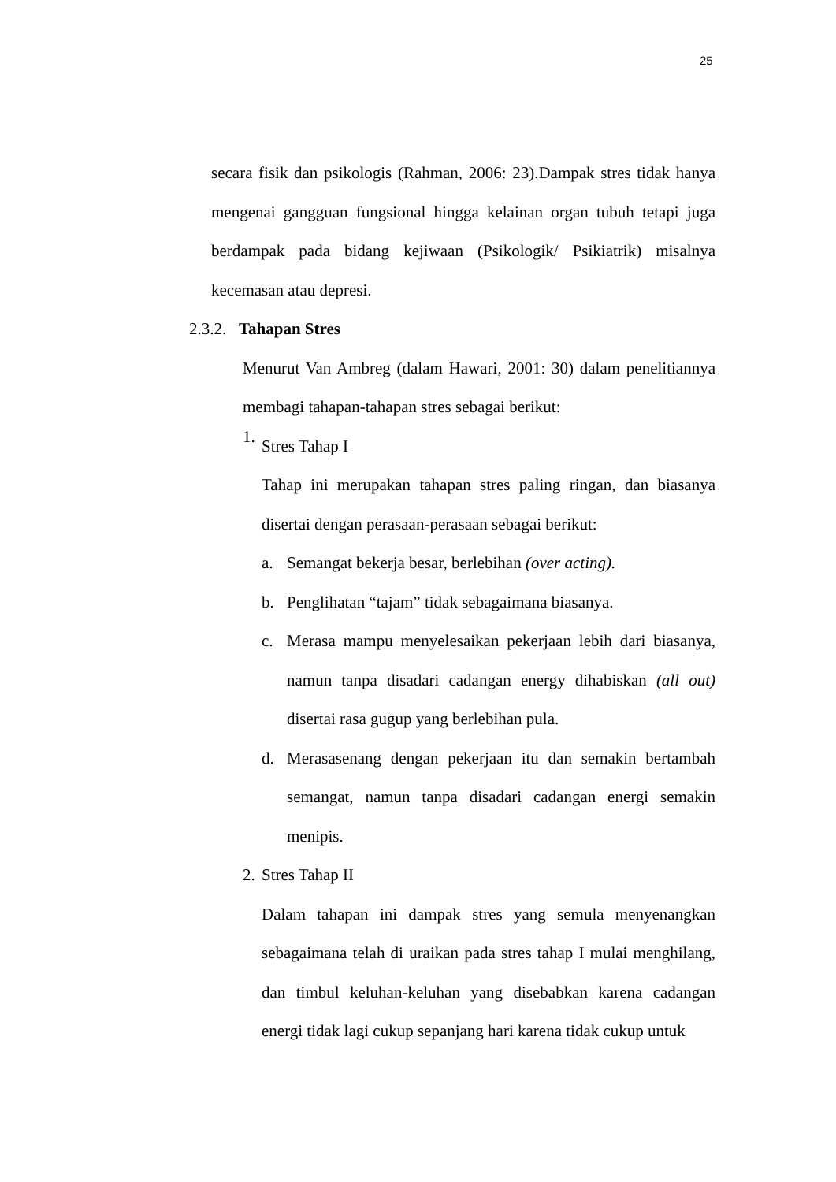25
secara fisik dan psikologis (Rahman, 2006: 23).Dampak stres tidak hanya mengenai gangguan fungsional hingga kelainan organ tubuh tetapi juga berdampak pada bidang kejiwaan (Psikologik/ Psikiatrik) misalnya kecemasan atau depresi.
2.3.2. Tahapan Stres
Menurut Van Ambreg (dalam Hawari, 2001: 30) dalam penelitiannya membagi tahapan-tahapan stres sebagai berikut:
1.
Stres Tahap I
Tahap ini merupakan tahapan stres paling ringan, dan biasanya disertai dengan perasaan-perasaan sebagai berikut:
a. Semangat bekerja besar, berlebihan (over acting).
b. Penglihatan “tajam” tidak sebagaimana biasanya.
c. Merasa mampu menyelesaikan pekerjaan lebih dari biasanya, namun tanpa disadari cadangan energy dihabiskan (all out) disertai rasa gugup yang berlebihan pula.
d. Merasasenang dengan pekerjaan itu dan semakin bertambah semangat, namun tanpa disadari cadangan energi semakin menipis.
2.
Stres Tahap II
Dalam tahapan ini dampak stres yang semula menyenangkan sebagaimana telah di uraikan pada stres tahap I mulai menghilang, dan timbul keluhan-keluhan yang disebabkan karena cadangan energi tidak lagi cukup sepanjang hari karena tidak cukup untuk